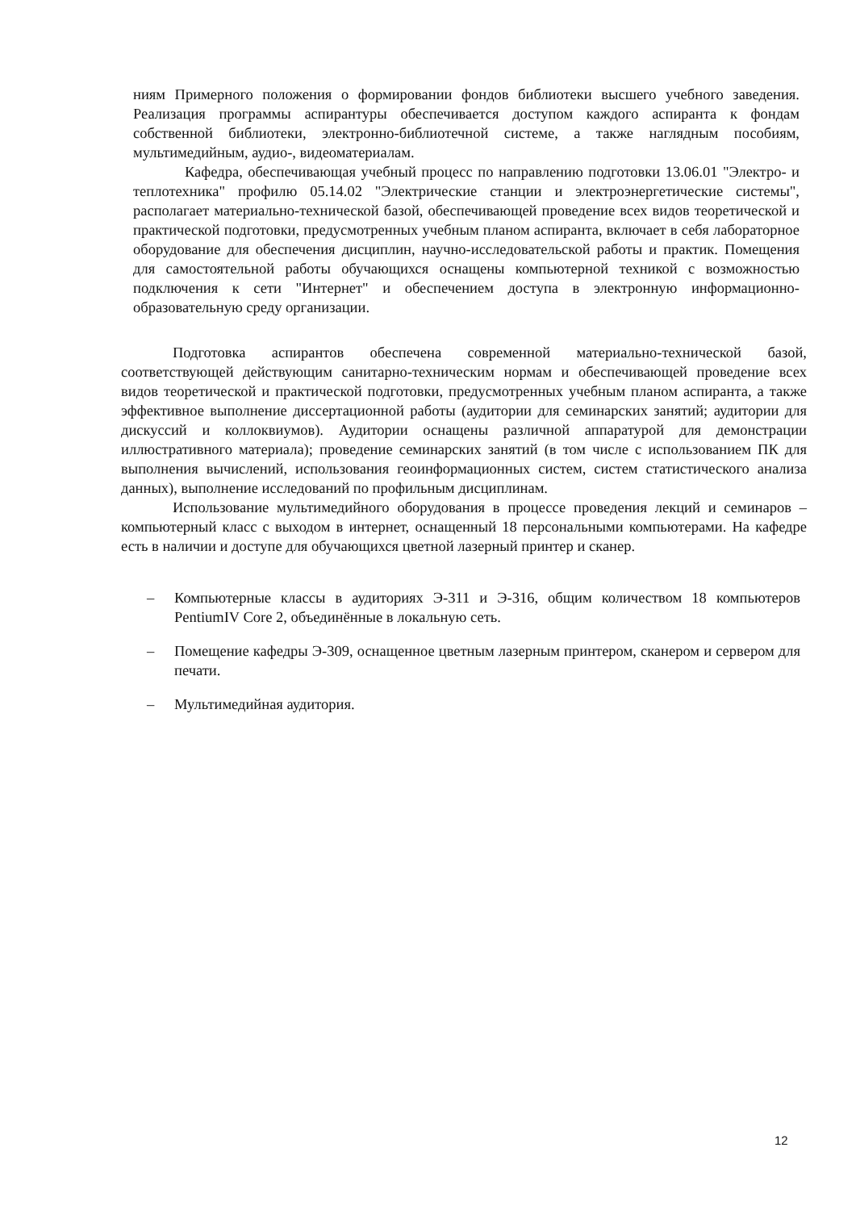ниям Примерного положения о формировании фондов библиотеки высшего учебного заведения. Реализация программы аспирантуры обеспечивается доступом каждого аспиранта к фондам собственной библиотеки, электронно-библиотечной системе, а также наглядным пособиям, мультимедийным, аудио-, видеоматериалам.
Кафедра, обеспечивающая учебный процесс по направлению подготовки 13.06.01 "Электро- и теплотехника" профилю 05.14.02 "Электрические станции и электроэнергетические системы", располагает материально-технической базой, обеспечивающей проведение всех видов теоретической и практической подготовки, предусмотренных учебным планом аспиранта, включает в себя лабораторное оборудование для обеспечения дисциплин, научно-исследовательской работы и практик. Помещения для самостоятельной работы обучающихся оснащены компьютерной техникой с возможностью подключения к сети "Интернет" и обеспечением доступа в электронную информационно-образовательную среду организации.
Подготовка аспирантов обеспечена современной материально-технической базой, соответствующей действующим санитарно-техническим нормам и обеспечивающей проведение всех видов теоретической и практической подготовки, предусмотренных учебным планом аспиранта, а также эффективное выполнение диссертационной работы (аудитории для семинарских занятий; аудитории для дискуссий и коллоквиумов). Аудитории оснащены различной аппаратурой для демонстрации иллюстративного материала); проведение семинарских занятий (в том числе с использованием ПК для выполнения вычислений, использования геоинформационных систем, систем статистического анализа данных), выполнение исследований по профильным дисциплинам.
Использование мультимедийного оборудования в процессе проведения лекций и семинаров – компьютерный класс с выходом в интернет, оснащенный 18 персональными компьютерами. На кафедре есть в наличии и доступе для обучающихся цветной лазерный принтер и сканер.
– Компьютерные классы в аудиториях Э-311 и Э-316, общим количеством 18 компьютеров PentiumIV Core 2, объединённые в локальную сеть.
– Помещение кафедры Э-309, оснащенное цветным лазерным принтером, сканером и сервером для печати.
– Мультимедийная аудитория.
12